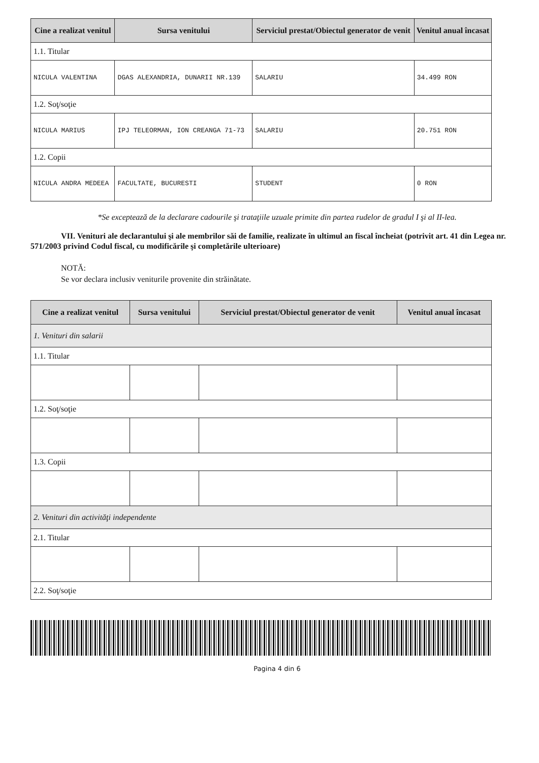| Cine a realizat venitul | Sursa venitului | Serviciul prestat/Obiectul generator de venit | Venitul anual încasat |
| --- | --- | --- | --- |
| 1.1. Titular | | | |
| NICULA VALENTINA | DGAS ALEXANDRIA, DUNARII NR.139 | SALARIU | 34.499 RON |
| 1.2. Soţ/soţie | | | |
| NICULA MARIUS | IPJ TELEORMAN, ION CREANGA 71-73 | SALARIU | 20.751 RON |
| 1.2. Copii | | | |
| NICULA ANDRA MEDEEA | FACULTATE, BUCURESTI | STUDENT | 0 RON |
*Se exceptează de la declarare cadourile şi trataţiile uzuale primite din partea rudelor de gradul I şi al II-lea.
VII. Venituri ale declarantului şi ale membrilor săi de familie, realizate în ultimul an fiscal încheiat (potrivit art. 41 din Legea nr. 571/2003 privind Codul fiscal, cu modificările şi completările ulterioare)
NOTĂ:
Se vor declara inclusiv veniturile provenite din străinătate.
| Cine a realizat venitul | Sursa venitului | Serviciul prestat/Obiectul generator de venit | Venitul anual încasat |
| --- | --- | --- | --- |
| 1. Venituri din salarii | | | |
| 1.1. Titular | | | |
| 1.2. Soţ/soţie | | | |
| 1.3. Copii | | | |
| 2. Venituri din activităţi independente | | | |
| 2.1. Titular | | | |
| 2.2. Soţ/soţie | | | |
Pagina 4 din 6